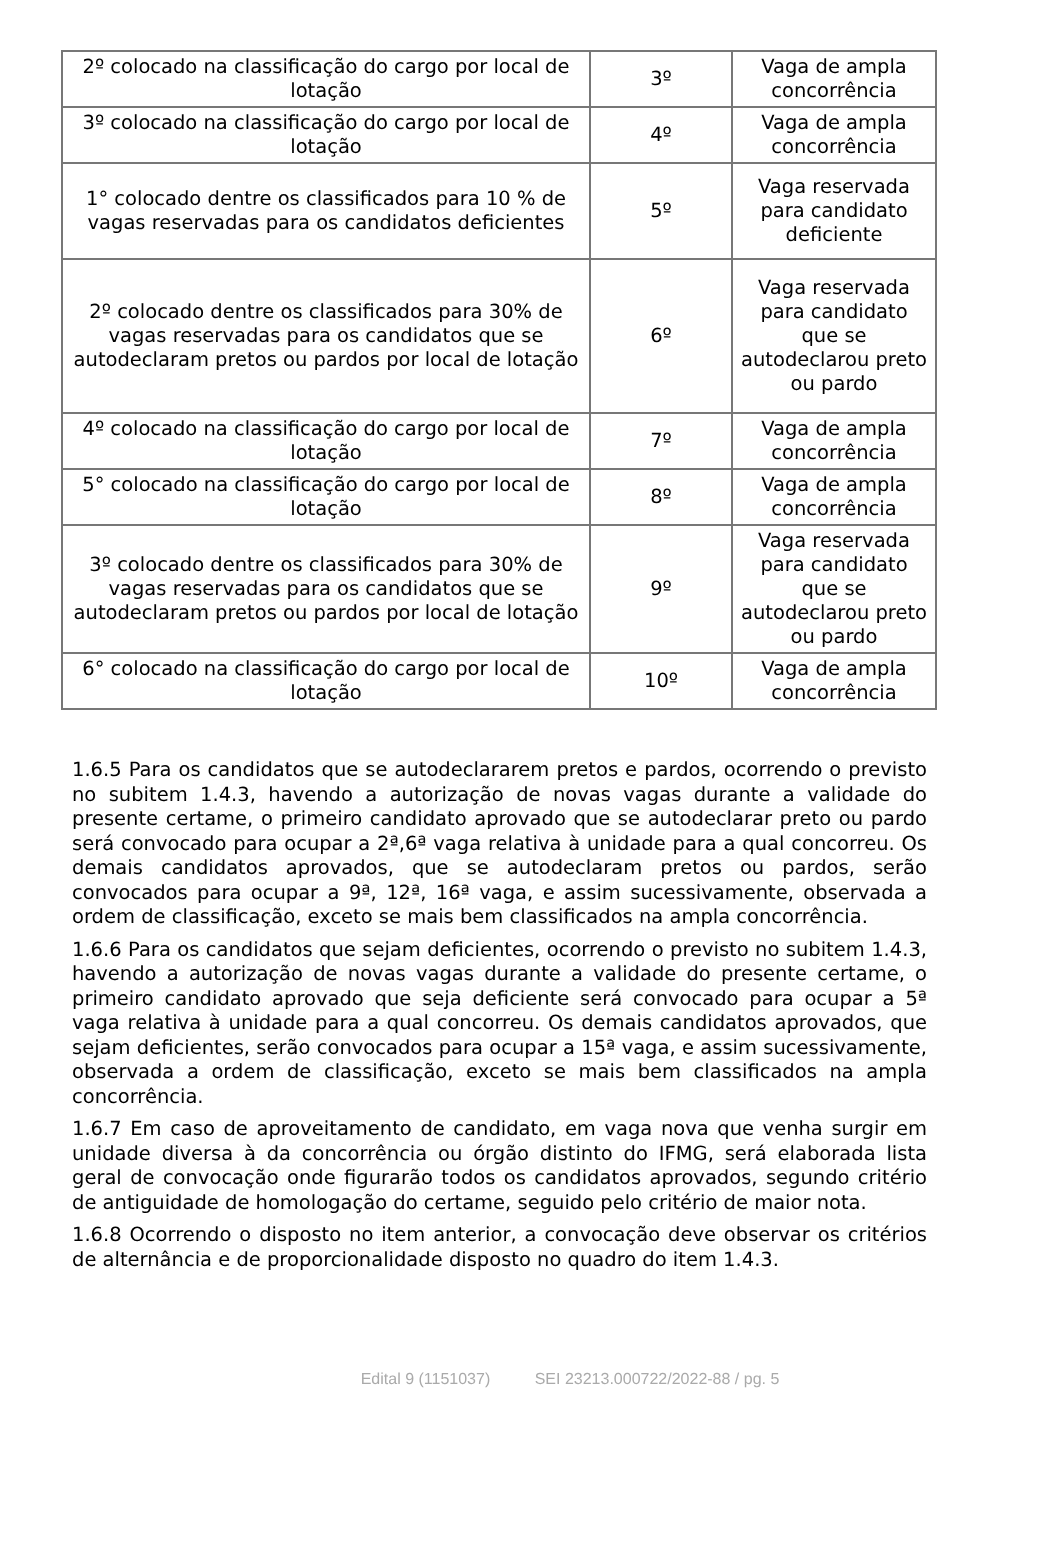| 2º colocado na classificação do cargo por local de lotação | 3º | Vaga de ampla concorrência |
| 3º colocado na classificação do cargo por local de lotação | 4º | Vaga de ampla concorrência |
| 1° colocado dentre os classificados para 10 % de vagas reservadas para os candidatos deficientes | 5º | Vaga reservada para candidato deficiente |
| 2º colocado dentre os classificados para 30% de vagas reservadas para os candidatos que se autodeclaram pretos ou pardos por local de lotação | 6º | Vaga reservada para candidato que se autodeclarou preto ou pardo |
| 4º colocado na classificação do cargo por local de lotação | 7º | Vaga de ampla concorrência |
| 5° colocado na classificação do cargo por local de lotação | 8º | Vaga de ampla concorrência |
| 3º colocado dentre os classificados para 30% de vagas reservadas para os candidatos que se autodeclaram pretos ou pardos por local de lotação | 9º | Vaga reservada para candidato que se autodeclarou preto ou pardo |
| 6° colocado na classificação do cargo por local de lotação | 10º | Vaga de ampla concorrência |
1.6.5 Para os candidatos que se autodeclararem pretos e pardos, ocorrendo o previsto no subitem 1.4.3, havendo a autorização de novas vagas durante a validade do presente certame, o primeiro candidato aprovado que se autodeclarar preto ou pardo será convocado para ocupar a 2ª,6ª vaga relativa à unidade para a qual concorreu. Os demais candidatos aprovados, que se autodeclaram pretos ou pardos, serão convocados para ocupar a 9ª, 12ª, 16ª vaga, e assim sucessivamente, observada a ordem de classificação, exceto se mais bem classificados na ampla concorrência.
1.6.6 Para os candidatos que sejam deficientes, ocorrendo o previsto no subitem 1.4.3, havendo a autorização de novas vagas durante a validade do presente certame, o primeiro candidato aprovado que seja deficiente será convocado para ocupar a 5ª vaga relativa à unidade para a qual concorreu. Os demais candidatos aprovados, que sejam deficientes, serão convocados para ocupar a 15ª vaga, e assim sucessivamente, observada a ordem de classificação, exceto se mais bem classificados na ampla concorrência.
1.6.7 Em caso de aproveitamento de candidato, em vaga nova que venha surgir em unidade diversa à da concorrência ou órgão distinto do IFMG, será elaborada lista geral de convocação onde figurarão todos os candidatos aprovados, segundo critério de antiguidade de homologação do certame, seguido pelo critério de maior nota.
1.6.8 Ocorrendo o disposto no item anterior, a convocação deve observar os critérios de alternância e de proporcionalidade disposto no quadro do item 1.4.3.
Edital 9 (1151037) SEI 23213.000722/2022-88 / pg. 5